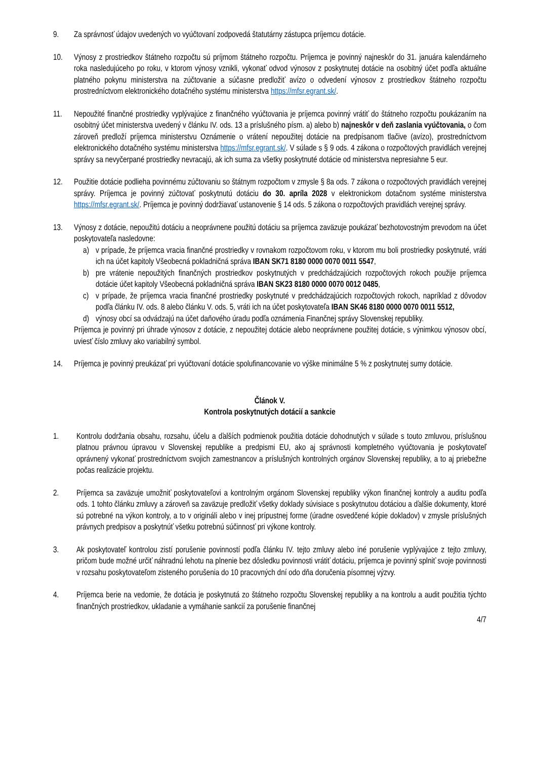9. Za správnosť údajov uvedených vo vyúčtovaní zodpovedá štatutárny zástupca príjemcu dotácie.
10. Výnosy z prostriedkov štátneho rozpočtu sú príjmom štátneho rozpočtu. Príjemca je povinný najneskôr do 31. januára kalendárneho roka nasledujúceho po roku, v ktorom výnosy vznikli, vykonať odvod výnosov z poskytnutej dotácie na osobitný účet podľa aktuálne platného pokynu ministerstva na zúčtovanie a súčasne predložiť avízo o odvedení výnosov z prostriedkov štátneho rozpočtu prostredníctvom elektronického dotačného systému ministerstva https://mfsr.egrant.sk/.
11. Nepoužité finančné prostriedky vyplývajúce z finančného vyúčtovania je príjemca povinný vrátiť do štátneho rozpočtu poukázaním na osobitný účet ministerstva uvedený v článku IV. ods. 13 a príslušného písm. a) alebo b) najneskôr v deň zaslania vyúčtovania, o čom zároveň predloží príjemca ministerstvu Oznámenie o vrátení nepoužitej dotácie na predpísanom tlačive (avízo), prostredníctvom elektronického dotačného systému ministerstva https://mfsr.egrant.sk/. V súlade s § 9 ods. 4 zákona o rozpočtových pravidlách verejnej správy sa nevyčerpané prostriedky nevracajú, ak ich suma za všetky poskytnuté dotácie od ministerstva nepresiahne 5 eur.
12. Použitie dotácie podlieha povinnému zúčtovaniu so štátnym rozpočtom v zmysle § 8a ods. 7 zákona o rozpočtových pravidlách verejnej správy. Príjemca je povinný zúčtovať poskytnutú dotáciu do 30. apríla 2028 v elektronickom dotačnom systéme ministerstva https://mfsr.egrant.sk/. Príjemca je povinný dodržiavať ustanovenie § 14 ods. 5 zákona o rozpočtových pravidlách verejnej správy.
13. Výnosy z dotácie, nepoužitú dotáciu a neoprávnene použitú dotáciu sa príjemca zaväzuje poukázať bezhotovostným prevodom na účet poskytovateľa nasledovne:
a) v prípade, že príjemca vracia finančné prostriedky v rovnakom rozpočtovom roku, v ktorom mu boli prostriedky poskytnuté, vráti ich na účet kapitoly Všeobecná pokladničná správa IBAN SK71 8180 0000 0070 0011 5547,
b) pre vrátenie nepoužitých finančných prostriedkov poskytnutých v predchádzajúcich rozpočtových rokoch použije príjemca dotácie účet kapitoly Všeobecná pokladničná správa IBAN SK23 8180 0000 0070 0012 0485,
c) v prípade, že príjemca vracia finančné prostriedky poskytnuté v predchádzajúcich rozpočtových rokoch, napríklad z dôvodov podľa článku IV. ods. 8 alebo článku V. ods. 5, vráti ich na účet poskytovateľa IBAN SK46 8180 0000 0070 0011 5512,
d) výnosy obcí sa odvádzajú na účet daňového úradu podľa oznámenia Finančnej správy Slovenskej republiky.
Príjemca je povinný pri úhrade výnosov z dotácie, z nepoužitej dotácie alebo neoprávnene použitej dotácie, s výnimkou výnosov obcí, uviesť číslo zmluvy ako variabilný symbol.
14. Príjemca je povinný preukázať pri vyúčtovaní dotácie spolufinancovanie vo výške minimálne 5 % z poskytnutej sumy dotácie.
Článok V.
Kontrola poskytnutých dotácií a sankcie
1. Kontrolu dodržania obsahu, rozsahu, účelu a ďalších podmienok použitia dotácie dohodnutých v súlade s touto zmluvou, príslušnou platnou právnou úpravou v Slovenskej republike a predpismi EU, ako aj správnosti kompletného vyúčtovania je poskytovateľ oprávnený vykonať prostredníctvom svojich zamestnancov a príslušných kontrolných orgánov Slovenskej republiky, a to aj priebežne počas realizácie projektu.
2. Príjemca sa zaväzuje umožniť poskytovateľovi a kontrolným orgánom Slovenskej republiky výkon finančnej kontroly a auditu podľa ods. 1 tohto článku zmluvy a zároveň sa zaväzuje predložiť všetky doklady súvisiace s poskytnutou dotáciou a ďalšie dokumenty, ktoré sú potrebné na výkon kontroly, a to v origináli alebo v inej prípustnej forme (úradne osvedčené kópie dokladov) v zmysle príslušných právnych predpisov a poskytnúť všetku potrebnú súčinnosť pri výkone kontroly.
3. Ak poskytovateľ kontrolou zistí porušenie povinností podľa článku IV. tejto zmluvy alebo iné porušenie vyplývajúce z tejto zmluvy, pričom bude možné určiť náhradnú lehotu na plnenie bez dôsledku povinnosti vrátiť dotáciu, príjemca je povinný splniť svoje povinnosti v rozsahu poskytovateľom zisteného porušenia do 10 pracovných dní odo dňa doručenia písomnej výzvy.
4. Príjemca berie na vedomie, že dotácia je poskytnutá zo štátneho rozpočtu Slovenskej republiky a na kontrolu a audit použitia týchto finančných prostriedkov, ukladanie a vymáhanie sankcií za porušenie finančnej
4/7